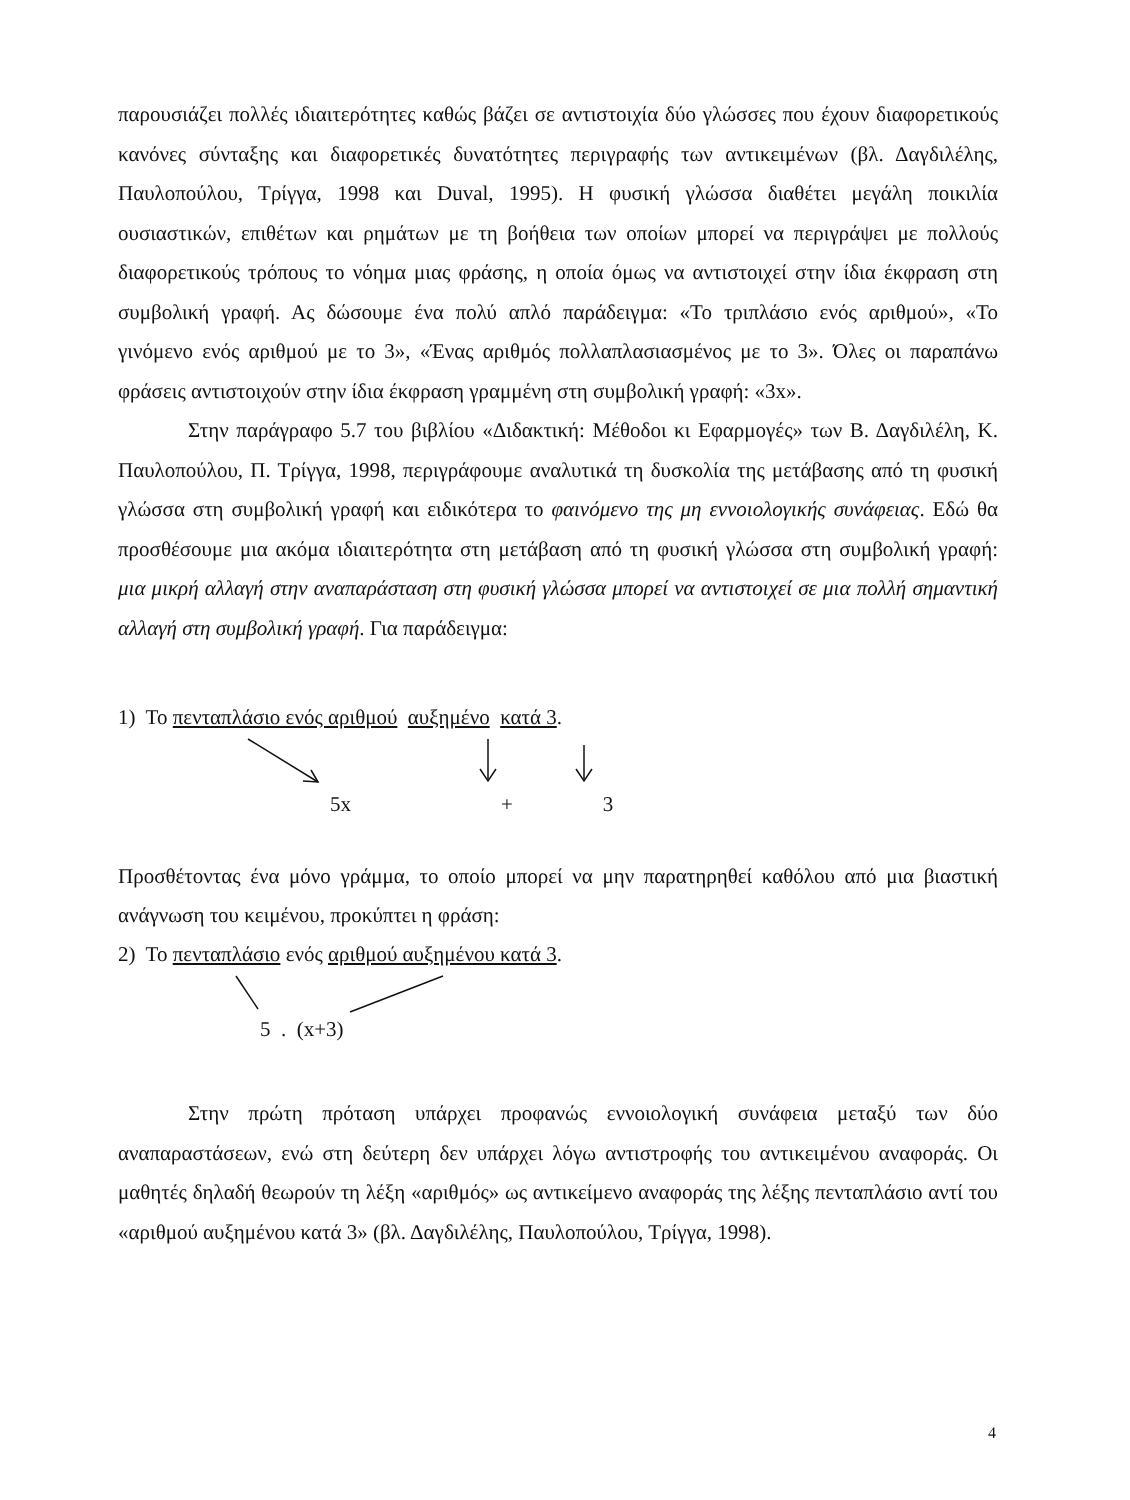παρουσιάζει πολλές ιδιαιτερότητες καθώς βάζει σε αντιστοιχία δύο γλώσσες που έχουν διαφορετικούς κανόνες σύνταξης και διαφορετικές δυνατότητες περιγραφής των αντικειμένων (βλ. Δαγδιλέλης, Παυλοπούλου, Τρίγγα, 1998 και Duval, 1995). Η φυσική γλώσσα διαθέτει μεγάλη ποικιλία ουσιαστικών, επιθέτων και ρημάτων με τη βοήθεια των οποίων μπορεί να περιγράψει με πολλούς διαφορετικούς τρόπους το νόημα μιας φράσης, η οποία όμως να αντιστοιχεί στην ίδια έκφραση στη συμβολική γραφή. Ας δώσουμε ένα πολύ απλό παράδειγμα: «Το τριπλάσιο ενός αριθμού», «Το γινόμενο ενός αριθμού με το 3», «Ένας αριθμός πολλαπλασιασμένος με το 3». Όλες οι παραπάνω φράσεις αντιστοιχούν στην ίδια έκφραση γραμμένη στη συμβολική γραφή: «3x».
Στην παράγραφο 5.7 του βιβλίου «Διδακτική: Μέθοδοι κι Εφαρμογές» των Β. Δαγδιλέλη, Κ. Παυλοπούλου, Π. Τρίγγα, 1998, περιγράφουμε αναλυτικά τη δυσκολία της μετάβασης από τη φυσική γλώσσα στη συμβολική γραφή και ειδικότερα το φαινόμενο της μη εννοιολογικής συνάφειας. Εδώ θα προσθέσουμε μια ακόμα ιδιαιτερότητα στη μετάβαση από τη φυσική γλώσσα στη συμβολική γραφή: μια μικρή αλλαγή στην αναπαράσταση στη φυσική γλώσσα μπορεί να αντιστοιχεί σε μια πολλή σημαντική αλλαγή στη συμβολική γραφή. Για παράδειγμα:
1) Το πενταπλάσιο ενός αριθμού αυξημένο κατά 3.
5x + 3
Προσθέτοντας ένα μόνο γράμμα, το οποίο μπορεί να μην παρατηρηθεί καθόλου από μια βιαστική ανάγνωση του κειμένου, προκύπτει η φράση:
2) Το πενταπλάσιο ενός αριθμού αυξημένου κατά 3.
5 . (x+3)
Στην πρώτη πρόταση υπάρχει προφανώς εννοιολογική συνάφεια μεταξύ των δύο αναπαραστάσεων, ενώ στη δεύτερη δεν υπάρχει λόγω αντιστροφής του αντικειμένου αναφοράς. Οι μαθητές δηλαδή θεωρούν τη λέξη «αριθμός» ως αντικείμενο αναφοράς της λέξης πενταπλάσιο αντί του «αριθμού αυξημένου κατά 3» (βλ. Δαγδιλέλης, Παυλοπούλου, Τρίγγα, 1998).
4